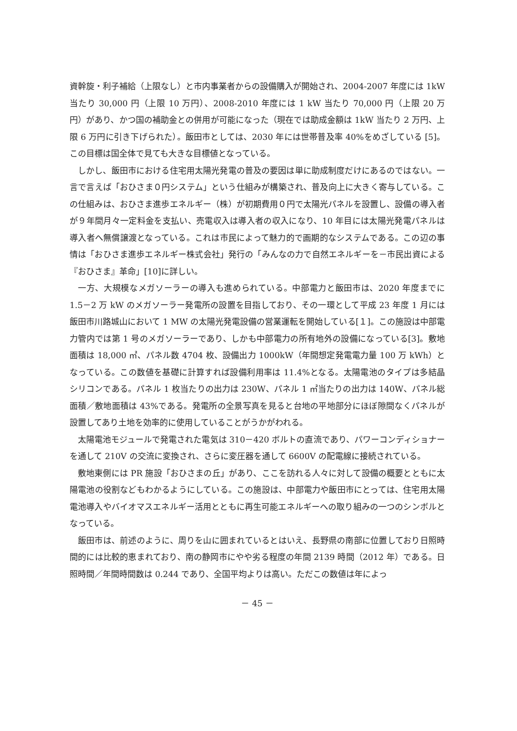資幹旋・利子補給（上限なし）と市内事業者からの設備購入が開始され、2004-2007 年度には 1kW 当たり 30,000 円（上限 10 万円）、2008-2010 年度には 1 kW 当たり 70,000 円（上限 20 万円）があり、かつ国の補助金との併用が可能になった（現在では助成金額は 1kW 当たり 2 万円、上限 6 万円に引き下げられた）。飯田市としては、2030 年には世帯普及率 40%をめざしている [5]。この目標は国全体で見ても大きな目標値となっている。
しかし、飯田市における住宅用太陽光発電の普及の要因は単に助成制度だけにあるのではない。一言で言えば「おひさま０円システム」という仕組みが構築され、普及向上に大きく寄与している。この仕組みは、おひさま進歩エネルギー（株）が初期費用０円で太陽光パネルを設置し、設備の導入者が９年間月々一定料金を支払い、売電収入は導入者の収入になり、10 年目には太陽光発電パネルは導入者へ無償譲渡となっている。これは市民によって魅力的で画期的なシステムである。この辺の事情は「おひさま進歩エネルギー株式会社」発行の「みんなの力で自然エネルギーを－市民出資による『おひさま』革命」[10]に詳しい。
一方、大規模なメガソーラーの導入も進められている。中部電力と飯田市は、2020 年度までに 1.5－2 万 kW のメガソーラー発電所の設置を目指しており、その一環として平成 23 年度 1 月には飯田市川路城山において 1 MW の太陽光発電設備の営業運転を開始している[１]。この施設は中部電力管内では第 1 号のメガソーラーであり、しかも中部電力の所有地外の設備になっている[3]。敷地面積は 18,000 ㎡、パネル数 4704 枚、設備出力 1000kW（年間想定発電電力量 100 万 kWh）となっている。この数値を基礎に計算すれば設備利用率は 11.4%となる。太陽電池のタイプは多結晶シリコンである。パネル 1 枚当たりの出力は 230W、パネル 1 ㎡当たりの出力は 140W、パネル総面積／敷地面積は 43%である。発電所の全景写真を見ると台地の平地部分にほぼ隙間なくパネルが設置してあり土地を効率的に使用していることがうかがわれる。
太陽電池モジュールで発電された電気は 310－420 ボルトの直流であり、パワーコンディショナーを通して 210V の交流に変換され、さらに変圧器を通して 6600V の配電線に接続されている。
敷地東側には PR 施設「おひさまの丘」があり、ここを訪れる人々に対して設備の概要とともに太陽電池の役割などもわかるようにしている。この施設は、中部電力や飯田市にとっては、住宅用太陽電池導入やバイオマスエネルギー活用とともに再生可能エネルギーへの取り組みの一つのシンボルとなっている。
飯田市は、前述のように、周りを山に囲まれているとはいえ、長野県の南部に位置しており日照時間的には比較的恵まれており、南の静岡市にやや劣る程度の年間 2139 時間（2012 年）である。日照時間／年間時間数は 0.244 であり、全国平均よりは高い。ただこの数値は年によっ
－ 45 －